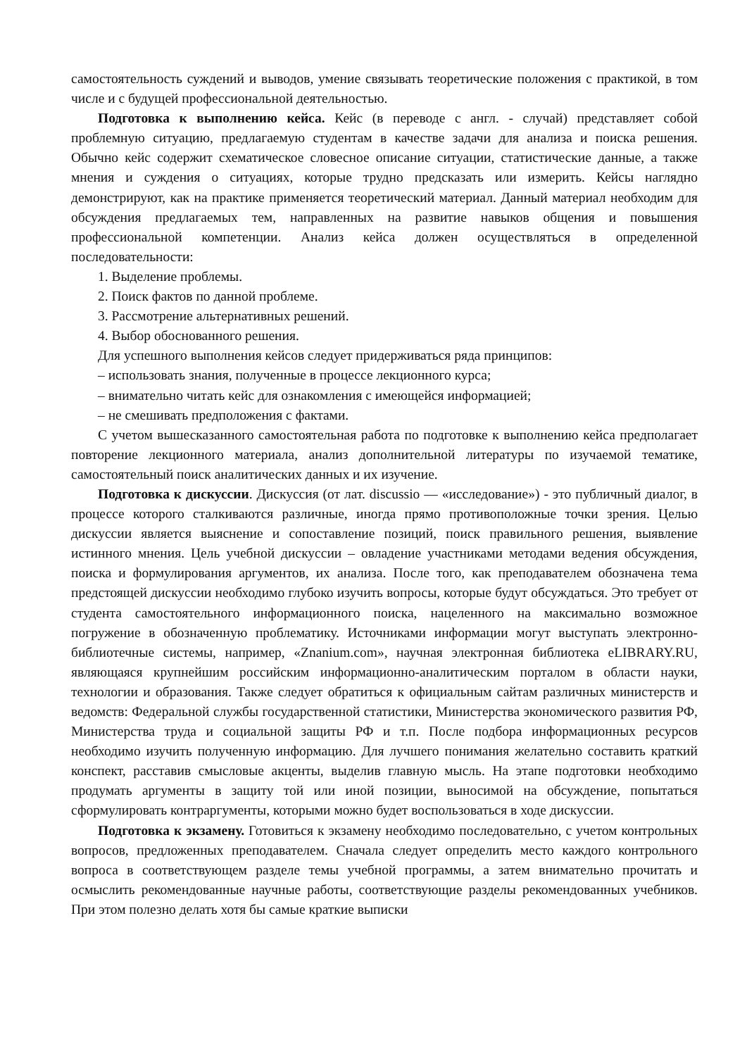самостоятельность суждений и выводов, умение связывать теоретические положения с практикой, в том числе и с будущей профессиональной деятельностью.
Подготовка к выполнению кейса. Кейс (в переводе с англ. - случай) представляет собой проблемную ситуацию, предлагаемую студентам в качестве задачи для анализа и поиска решения. Обычно кейс содержит схематическое словесное описание ситуации, статистические данные, а также мнения и суждения о ситуациях, которые трудно предсказать или измерить. Кейсы наглядно демонстрируют, как на практике применяется теоретический материал. Данный материал необходим для обсуждения предлагаемых тем, направленных на развитие навыков общения и повышения профессиональной компетенции. Анализ кейса должен осуществляться в определенной последовательности:
1. Выделение проблемы.
2. Поиск фактов по данной проблеме.
3. Рассмотрение альтернативных решений.
4. Выбор обоснованного решения.
Для успешного выполнения кейсов следует придерживаться ряда принципов:
– использовать знания, полученные в процессе лекционного курса;
– внимательно читать кейс для ознакомления с имеющейся информацией;
– не смешивать предположения с фактами.
С учетом вышесказанного самостоятельная работа по подготовке к выполнению кейса предполагает повторение лекционного материала, анализ дополнительной литературы по изучаемой тематике, самостоятельный поиск аналитических данных и их изучение.
Подготовка к дискуссии. Дискуссия (от лат. discussio — «исследование») - это публичный диалог, в процессе которого сталкиваются различные, иногда прямо противоположные точки зрения. Целью дискуссии является выяснение и сопоставление позиций, поиск правильного решения, выявление истинного мнения. Цель учебной дискуссии – овладение участниками методами ведения обсуждения, поиска и формулирования аргументов, их анализа. После того, как преподавателем обозначена тема предстоящей дискуссии необходимо глубоко изучить вопросы, которые будут обсуждаться. Это требует от студента самостоятельного информационного поиска, нацеленного на максимально возможное погружение в обозначенную проблематику. Источниками информации могут выступать электронно-библиотечные системы, например, «Znanium.com», научная электронная библиотека eLIBRARY.RU, являющаяся крупнейшим российским информационно-аналитическим порталом в области науки, технологии и образования. Также следует обратиться к официальным сайтам различных министерств и ведомств: Федеральной службы государственной статистики, Министерства экономического развития РФ, Министерства труда и социальной защиты РФ и т.п. После подбора информационных ресурсов необходимо изучить полученную информацию. Для лучшего понимания желательно составить краткий конспект, расставив смысловые акценты, выделив главную мысль. На этапе подготовки необходимо продумать аргументы в защиту той или иной позиции, выносимой на обсуждение, попытаться сформулировать контраргументы, которыми можно будет воспользоваться в ходе дискуссии.
Подготовка к экзамену. Готовиться к экзамену необходимо последовательно, с учетом контрольных вопросов, предложенных преподавателем. Сначала следует определить место каждого контрольного вопроса в соответствующем разделе темы учебной программы, а затем внимательно прочитать и осмыслить рекомендованные научные работы, соответствующие разделы рекомендованных учебников. При этом полезно делать хотя бы самые краткие выписки